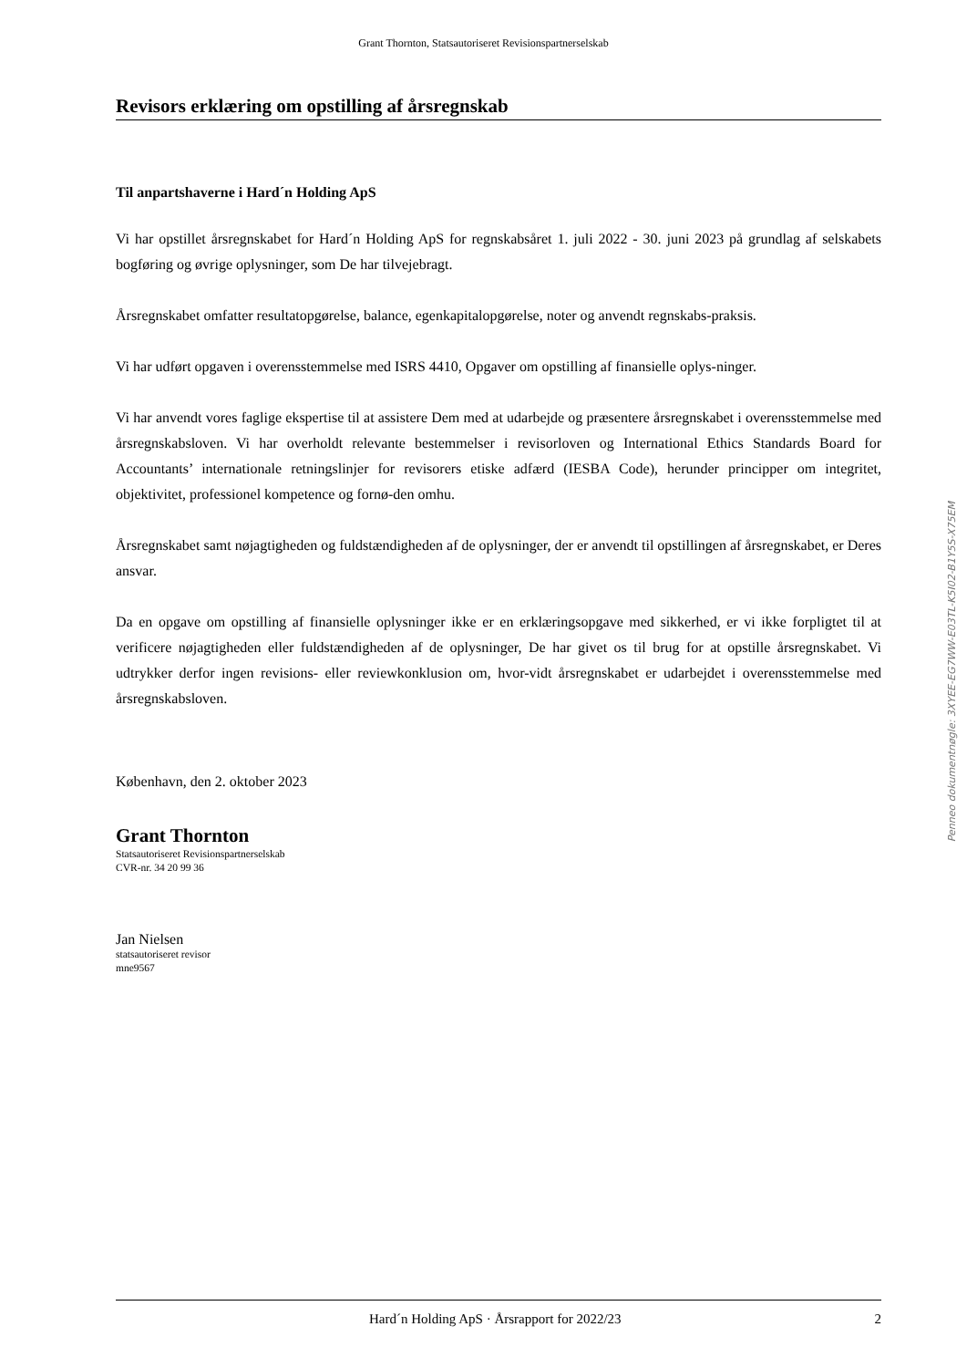Grant Thornton, Statsautoriseret Revisionspartnerselskab
Revisors erklæring om opstilling af årsregnskab
Til anpartshaverne i Hard´n Holding ApS
Vi har opstillet årsregnskabet for Hard´n Holding ApS for regnskabsåret 1. juli 2022 - 30. juni 2023 på grundlag af selskabets bogføring og øvrige oplysninger, som De har tilvejebragt.
Årsregnskabet omfatter resultatopgørelse, balance, egenkapitalopgørelse, noter og anvendt regnskabs-praksis.
Vi har udført opgaven i overensstemmelse med ISRS 4410, Opgaver om opstilling af finansielle oplys-ninger.
Vi har anvendt vores faglige ekspertise til at assistere Dem med at udarbejde og præsentere årsregnskabet i overensstemmelse med årsregnskabsloven. Vi har overholdt relevante bestemmelser i revisorloven og International Ethics Standards Board for Accountants’ internationale retningslinjer for revisorers etiske adfærd (IESBA Code), herunder principper om integritet, objektivitet, professionel kompetence og fornø-den omhu.
Årsregnskabet samt nøjagtigheden og fuldstændigheden af de oplysninger, der er anvendt til opstillingen af årsregnskabet, er Deres ansvar.
Da en opgave om opstilling af finansielle oplysninger ikke er en erklæringsopgave med sikkerhed, er vi ikke forpligtet til at verificere nøjagtigheden eller fuldstændigheden af de oplysninger, De har givet os til brug for at opstille årsregnskabet. Vi udtrykker derfor ingen revisions- eller reviewkonklusion om, hvor-vidt årsregnskabet er udarbejdet i overensstemmelse med årsregnskabsloven.
København, den 2. oktober 2023
Grant Thornton
Statsautoriseret Revisionspartnerselskab
CVR-nr. 34 20 99 36
Jan Nielsen
statsautoriseret revisor
mne9567
Penneo dokumentnøgle: 3XYEE-EG7WW-E03TL-K5I02-B1Y5S-X75EM
Hard´n Holding ApS · Årsrapport for 2022/23 2